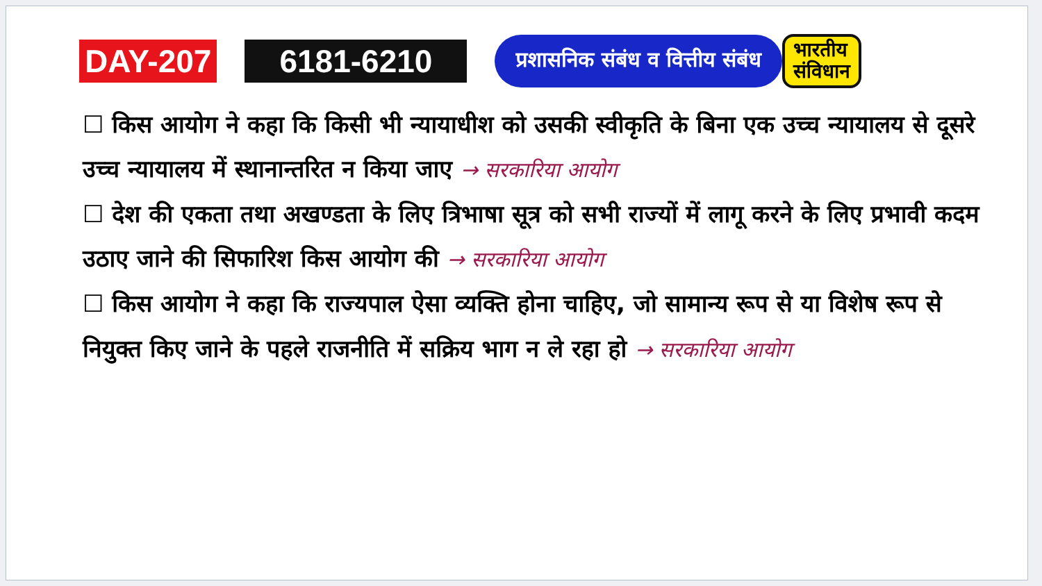DAY-207 6181-6210
प्रशासनिक संबंध व वित्तीय संबंध
भारतीय
संविधान
☐ किस आयोग ने कहा कि किसी भी न्यायाधीश को उसकी स्वीकृति के बिना एक उच्च न्यायालय से दूसरे उच्च न्यायालय में स्थानान्तरित न किया जाए → सरकारिया आयोग
☐ देश की एकता तथा अखण्डता के लिए त्रिभाषा सूत्र को सभी राज्यों में लागू करने के लिए प्रभावी कदम उठाए जाने की सिफारिश किस आयोग की → सरकारिया आयोग
☐ किस आयोग ने कहा कि राज्यपाल ऐसा व्यक्ति होना चाहिए, जो सामान्य रूप से या विशेष रूप से नियुक्त किए जाने के पहले राजनीति में सक्रिय भाग न ले रहा हो → सरकारिया आयोग